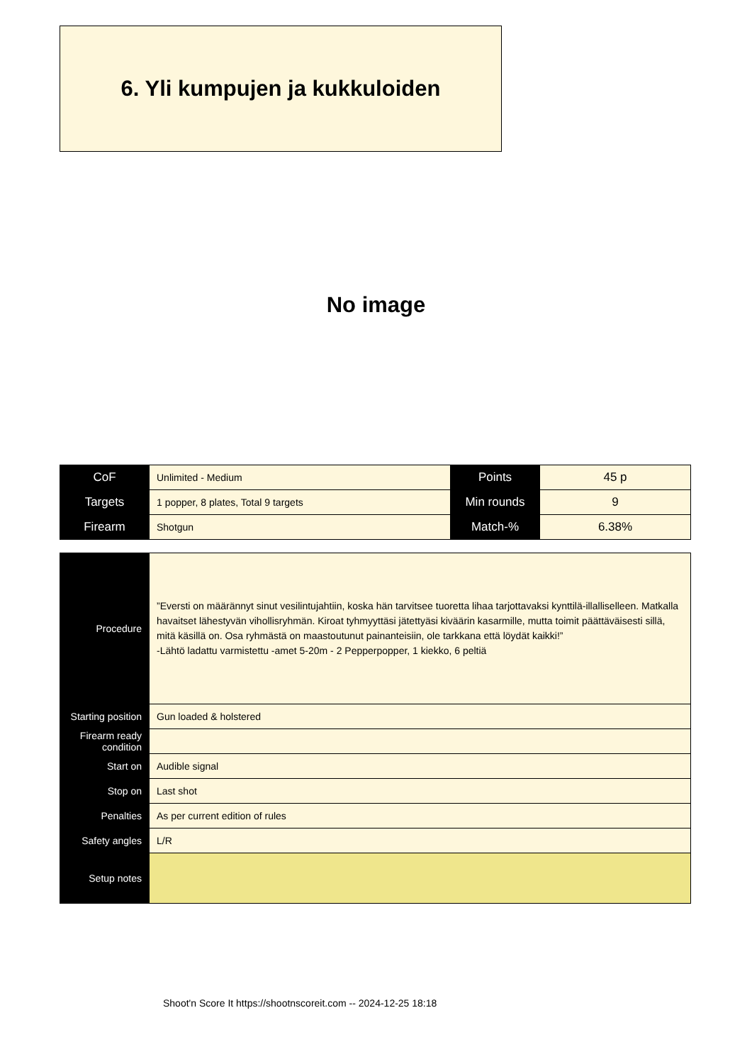6. Yli kumpujen ja kukkuloiden
No image
| CoF | Unlimited - Medium | Points | 45 p |
| Targets | 1 popper, 8 plates, Total 9 targets | Min rounds | 9 |
| Firearm | Shotgun | Match-% | 6.38% |
| Procedure | ”Eversti on määrännyt sinut vesilintujahtiin, koska hän tarvitsee tuoretta lihaa tarjottavaksi kynttilä-illalliselleen. Matkalla havaitset lähestyvän vihollisryhmän. Kiroat tyhmyyttäsi jätettyäsi kiväärin kasarmille, mutta toimit päättäväisesti sillä, mitä käsillä on. Osa ryhmästä on maastoutunut painanteisiin, ole tarkkana että löydät kaikki!” -Lähtö ladattu varmistettu -amet 5-20m - 2 Pepperpopper, 1 kiekko, 6 peltiä |
| Starting position | Gun loaded & holstered |
| Firearm ready condition | |
| Start on | Audible signal |
| Stop on | Last shot |
| Penalties | As per current edition of rules |
| Safety angles | L/R |
| Setup notes | |
Shoot'n Score It https://shootnscoreit.com -- 2024-12-25 18:18